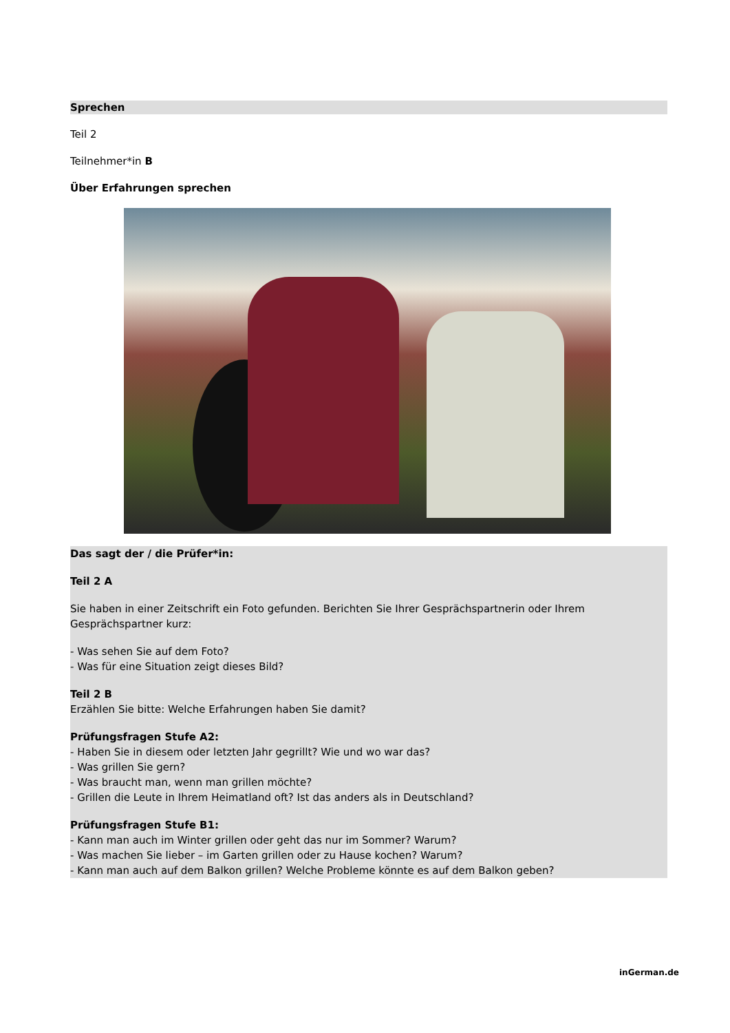Sprechen
Teil 2
Teilnehmer*in B
Über Erfahrungen sprechen
Das sagt der / die Prüfer*in:
Teil 2 A
Sie haben in einer Zeitschrift ein Foto gefunden. Berichten Sie Ihrer Gesprächspartnerin oder Ihrem Gesprächspartner kurz:
- Was sehen Sie auf dem Foto?
- Was für eine Situation zeigt dieses Bild?
Teil 2 B
Erzählen Sie bitte: Welche Erfahrungen haben Sie damit?
Prüfungsfragen Stufe A2:
- Haben Sie in diesem oder letzten Jahr gegrillt? Wie und wo war das?
- Was grillen Sie gern?
- Was braucht man, wenn man grillen möchte?
- Grillen die Leute in Ihrem Heimatland oft? Ist das anders als in Deutschland?
Prüfungsfragen Stufe B1:
- Kann man auch im Winter grillen oder geht das nur im Sommer? Warum?
- Was machen Sie lieber – im Garten grillen oder zu Hause kochen? Warum?
- Kann man auch auf dem Balkon grillen? Welche Probleme könnte es auf dem Balkon geben?
inGerman.de